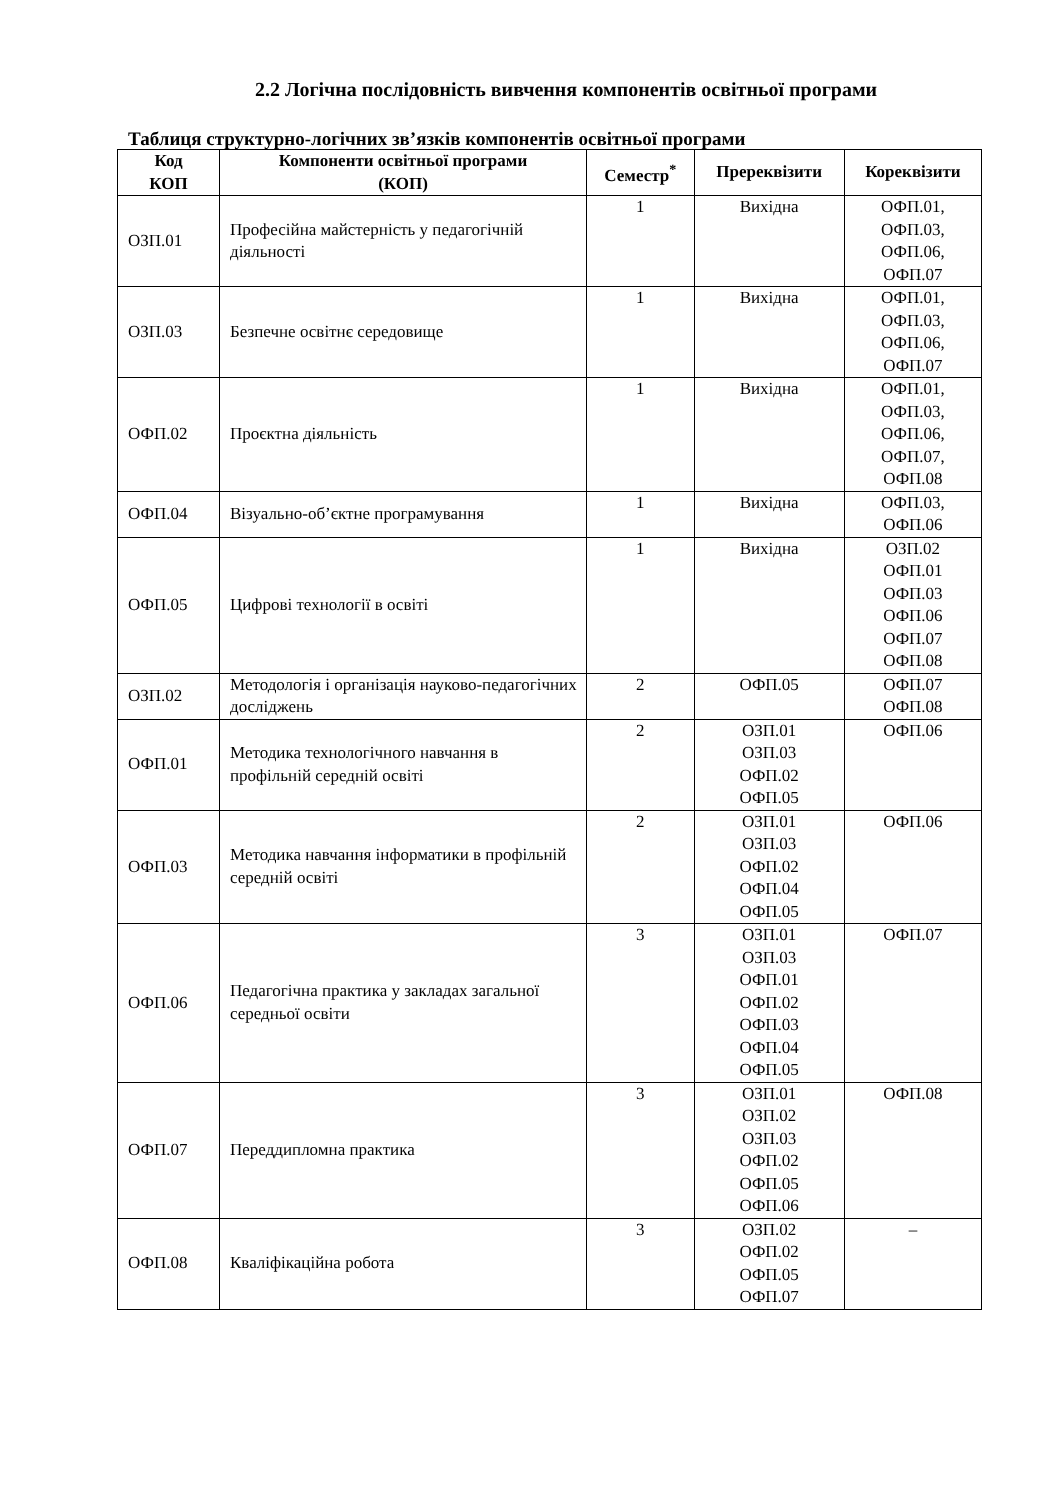2.2 Логічна послідовність вивчення компонентів освітньої програми
Таблиця структурно-логічних зв’язків компонентів освітньої програми
| Код КОП | Компоненти освітньої програми (КОП) | Семестр<sup>*</sup> | Пререквізити | Кореквізити |
| --- | --- | --- | --- | --- |
| ОЗП.01 | Професійна майстерність у педагогічній діяльності | 1 | Вихідна | ОФП.01, ОФП.03, ОФП.06, ОФП.07 |
| ОЗП.03 | Безпечне освітнє середовище | 1 | Вихідна | ОФП.01, ОФП.03, ОФП.06, ОФП.07 |
| ОФП.02 | Проєктна діяльність | 1 | Вихідна | ОФП.01, ОФП.03, ОФП.06, ОФП.07, ОФП.08 |
| ОФП.04 | Візуально-об’єктне програмування | 1 | Вихідна | ОФП.03, ОФП.06 |
| ОФП.05 | Цифрові технології в освіті | 1 | Вихідна | ОЗП.02 ОФП.01 ОФП.03 ОФП.06 ОФП.07 ОФП.08 |
| ОЗП.02 | Методологія і організація науково-педагогічних досліджень | 2 | ОФП.05 | ОФП.07 ОФП.08 |
| ОФП.01 | Методика технологічного навчання в профільній середній освіті | 2 | ОЗП.01 ОЗП.03 ОФП.02 ОФП.05 | ОФП.06 |
| ОФП.03 | Методика навчання інформатики в профільній середній освіті | 2 | ОЗП.01 ОЗП.03 ОФП.02 ОФП.04 ОФП.05 | ОФП.06 |
| ОФП.06 | Педагогічна практика у закладах загальної середньої освіти | 3 | ОЗП.01 ОЗП.03 ОФП.01 ОФП.02 ОФП.03 ОФП.04 ОФП.05 | ОФП.07 |
| ОФП.07 | Переддипломна практика | 3 | ОЗП.01 ОЗП.02 ОЗП.03 ОФП.02 ОФП.05 ОФП.06 | ОФП.08 |
| ОФП.08 | Кваліфікаційна робота | 3 | ОЗП.02 ОФП.02 ОФП.05 ОФП.07 | – |